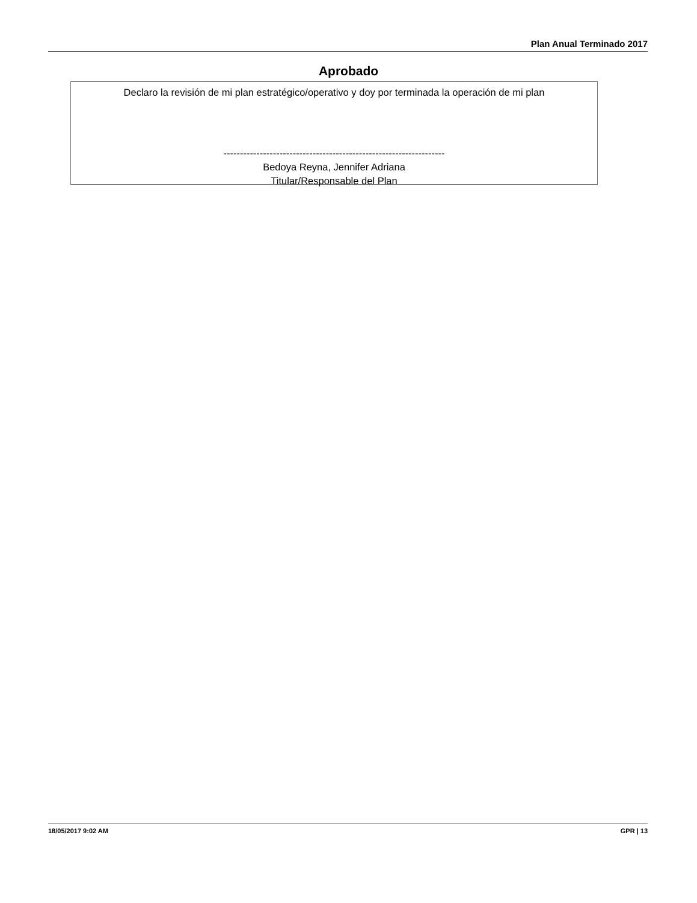Plan Anual Terminado 2017
Aprobado
Declaro la revisión de mi plan estratégico/operativo y doy por terminada la operación de mi plan
-------------------------------------------------------------------
Bedoya Reyna, Jennifer Adriana
Titular/Responsable del Plan
18/05/2017 9:02 AM GPR | 13